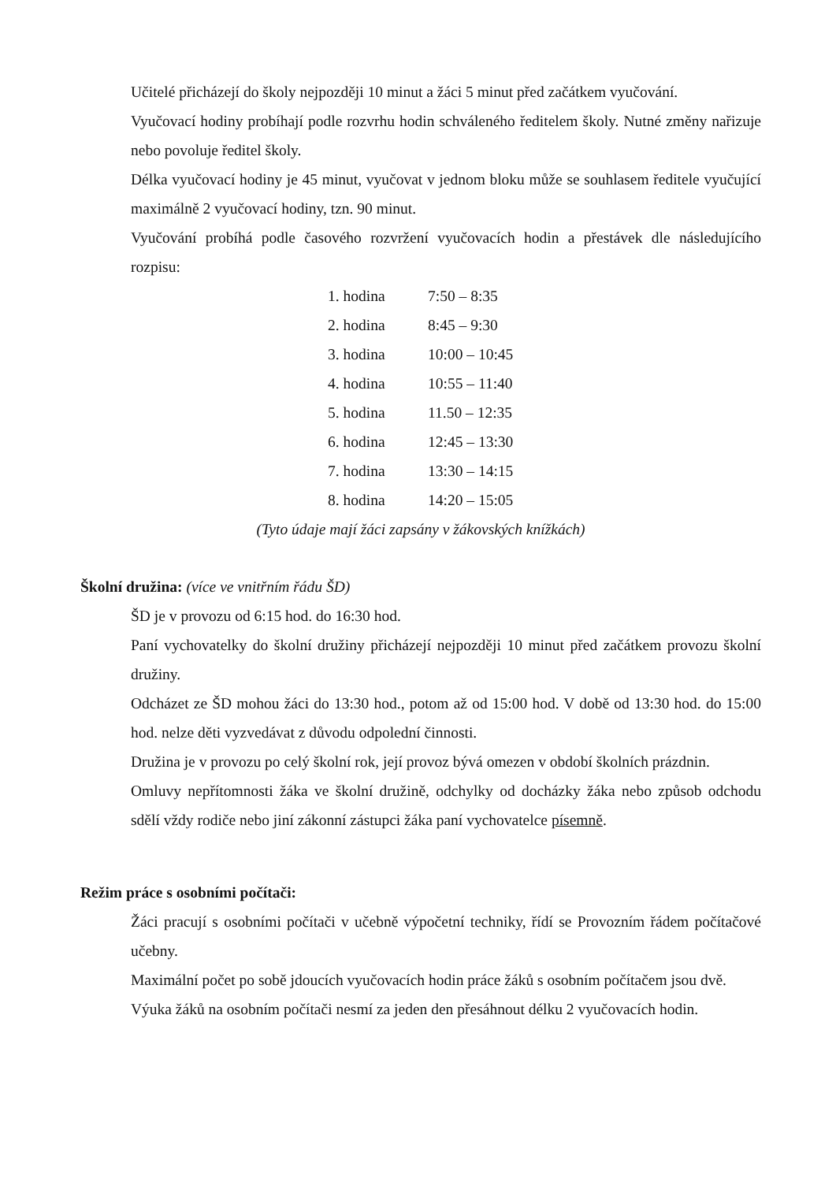Učitelé přicházejí do školy nejpozději 10 minut a žáci 5 minut před začátkem vyučování.
Vyučovací hodiny probíhají podle rozvrhu hodin schváleného ředitelem školy. Nutné změny nařizuje nebo povoluje ředitel školy.
Délka vyučovací hodiny je 45 minut, vyučovat v jednom bloku může se souhlasem ředitele vyučující maximálně 2 vyučovací hodiny, tzn. 90 minut.
Vyučování probíhá podle časového rozvržení vyučovacích hodin a přestávek dle následujícího rozpisu:
| 1. hodina | 7:50 – 8:35 |
| 2. hodina | 8:45 – 9:30 |
| 3. hodina | 10:00 – 10:45 |
| 4. hodina | 10:55 – 11:40 |
| 5. hodina | 11.50 – 12:35 |
| 6. hodina | 12:45 – 13:30 |
| 7. hodina | 13:30 – 14:15 |
| 8. hodina | 14:20 – 15:05 |
(Tyto údaje mají žáci zapsány v žákovských knížkách)
Školní družina: (více ve vnitřním řádu ŠD)
ŠD je v provozu od 6:15 hod. do 16:30 hod.
Paní vychovatelky do školní družiny přicházejí nejpozději 10 minut před začátkem provozu školní družiny.
Odcházet ze ŠD mohou žáci do 13:30 hod., potom až od 15:00 hod. V době od 13:30 hod. do 15:00 hod. nelze děti vyzvedávat z důvodu odpolední činnosti.
Družina je v provozu po celý školní rok, její provoz bývá omezen v období školních prázdnin.
Omluvy nepřítomnosti žáka ve školní družině, odchylky od docházky žáka nebo způsob odchodu sdělí vždy rodiče nebo jiní zákonní zástupci žáka paní vychovatelce písemně.
Režim práce s osobními počítači:
Žáci pracují s osobními počítači v učebně výpočetní techniky, řídí se Provozním řádem počítačové učebny.
Maximální počet po sobě jdoucích vyučovacích hodin práce žáků s osobním počítačem jsou dvě.
Výuka žáků na osobním počítači nesmí za jeden den přesáhnout délku 2 vyučovacích hodin.